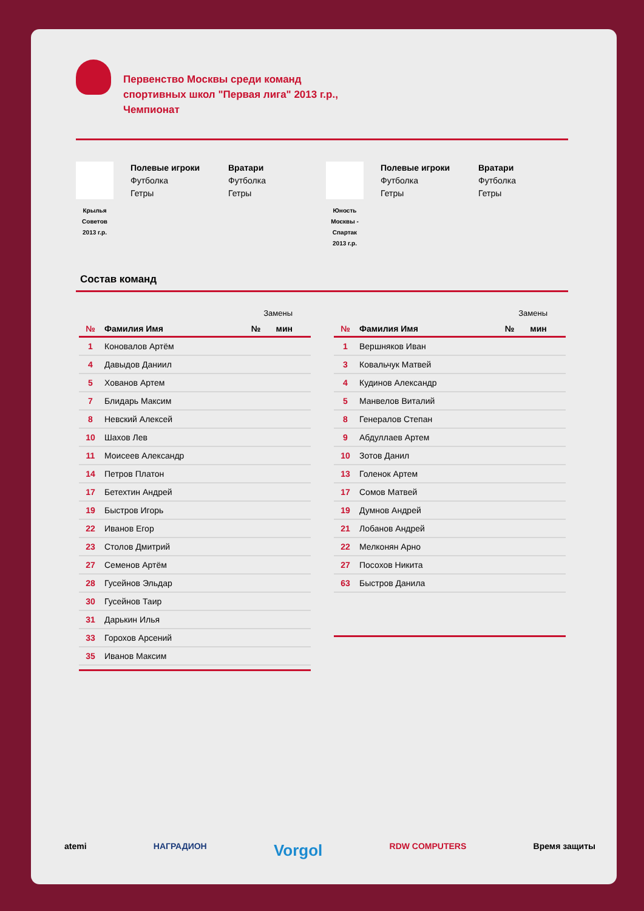Первенство Москвы среди команд
спортивных школ "Первая лига" 2013 г.р.,
Чемпионат
Крылья
Советов
2013 г.р.
Полевые игроки
Футболка
Гетры
Вратари
Футболка
Гетры
Юность
Москвы -
Спартак
2013 г.р.
Полевые игроки
Футболка
Гетры
Вратари
Футболка
Гетры
Состав команд
| Замены | | | |
| № | Фамилия Имя | № | мин |
| 1 | Коновалов Артём | | |
| 4 | Давыдов Даниил | | |
| 5 | Хованов Артем | | |
| 7 | Блидарь Максим | | |
| 8 | Невский Алексей | | |
| 10 | Шахов Лев | | |
| 11 | Моисеев Александр | | |
| 14 | Петров Платон | | |
| 17 | Бетехтин Андрей | | |
| 19 | Быстров Игорь | | |
| 22 | Иванов Егор | | |
| 23 | Столов Дмитрий | | |
| 27 | Семенов Артём | | |
| 28 | Гусейнов Эльдар | | |
| 30 | Гусейнов Таир | | |
| 31 | Дарькин Илья | | |
| 33 | Горохов Арсений | | |
| 35 | Иванов Максим | | |
| Замены | | | |
| № | Фамилия Имя | № | мин |
| 1 | Вершняков Иван | | |
| 3 | Ковальчук Матвей | | |
| 4 | Кудинов Александр | | |
| 5 | Манвелов Виталий | | |
| 8 | Генералов Степан | | |
| 9 | Абдуллаев Артем | | |
| 10 | Зотов Данил | | |
| 13 | Голенок Артем | | |
| 17 | Сомов Матвей | | |
| 19 | Думнов Андрей | | |
| 21 | Лобанов Андрей | | |
| 22 | Мелконян Арно | | |
| 27 | Посохов Никита | | |
| 63 | Быстров Данила | | |
atemi НАГРАДИОН Vorgol RDW COMPUTERS Время защиты